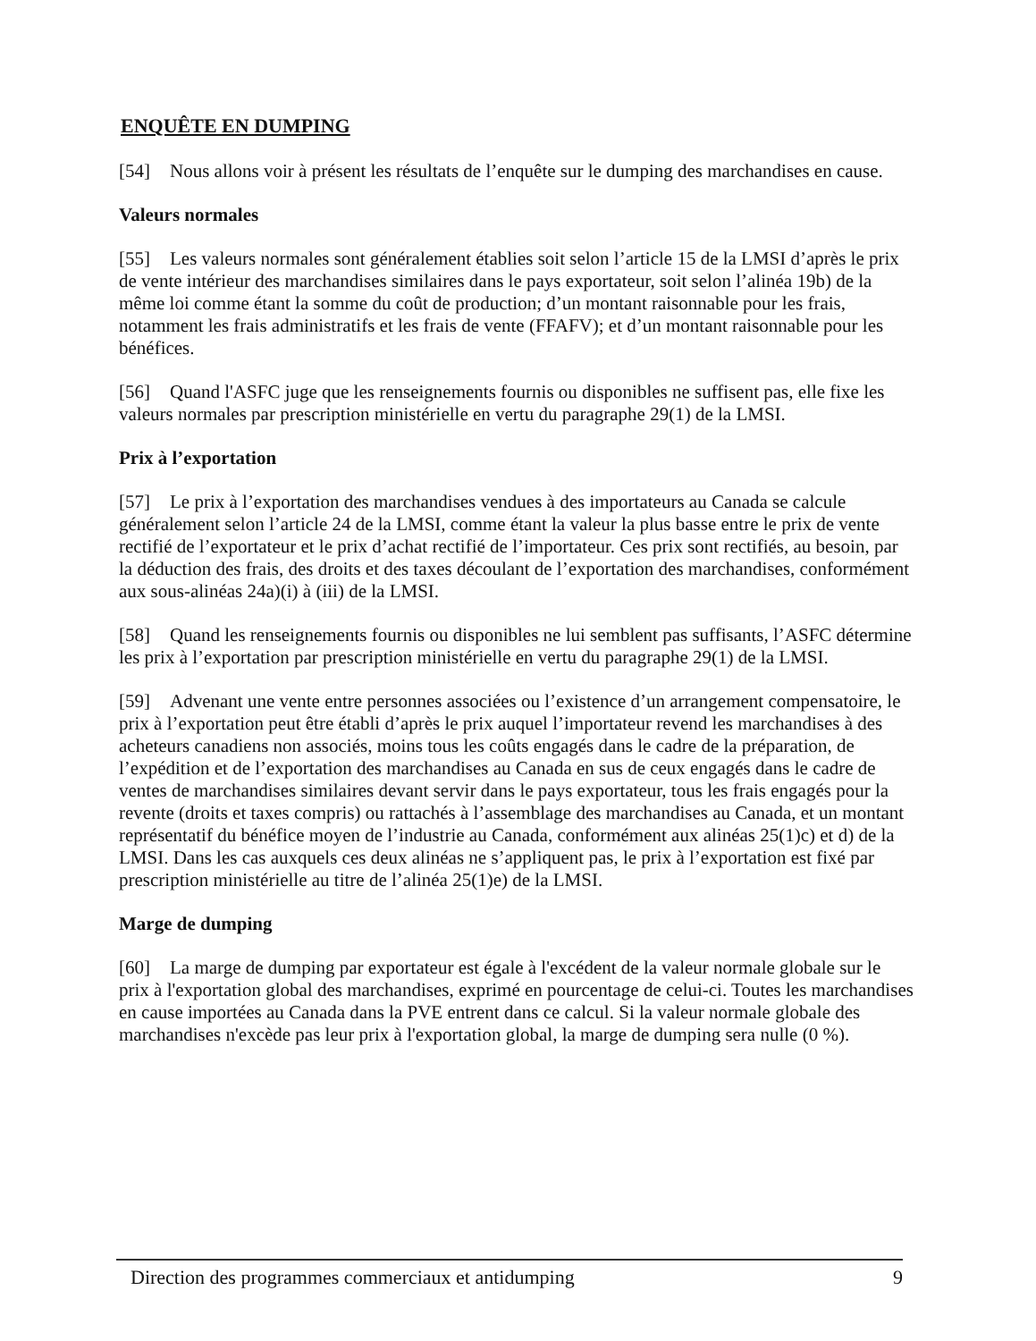ENQUÊTE EN DUMPING
[54] Nous allons voir à présent les résultats de l’enquête sur le dumping des marchandises en cause.
Valeurs normales
[55] Les valeurs normales sont généralement établies soit selon l’article 15 de la LMSI d’après le prix de vente intérieur des marchandises similaires dans le pays exportateur, soit selon l’alinéa 19b) de la même loi comme étant la somme du coût de production; d’un montant raisonnable pour les frais, notamment les frais administratifs et les frais de vente (FFAFV); et d’un montant raisonnable pour les bénéfices.
[56] Quand l'ASFC juge que les renseignements fournis ou disponibles ne suffisent pas, elle fixe les valeurs normales par prescription ministérielle en vertu du paragraphe 29(1) de la LMSI.
Prix à l’exportation
[57] Le prix à l’exportation des marchandises vendues à des importateurs au Canada se calcule généralement selon l’article 24 de la LMSI, comme étant la valeur la plus basse entre le prix de vente rectifié de l’exportateur et le prix d’achat rectifié de l’importateur. Ces prix sont rectifiés, au besoin, par la déduction des frais, des droits et des taxes découlant de l’exportation des marchandises, conformément aux sous-alinéas 24a)(i) à (iii) de la LMSI.
[58] Quand les renseignements fournis ou disponibles ne lui semblent pas suffisants, l’ASFC détermine les prix à l’exportation par prescription ministérielle en vertu du paragraphe 29(1) de la LMSI.
[59] Advenant une vente entre personnes associées ou l’existence d’un arrangement compensatoire, le prix à l’exportation peut être établi d’après le prix auquel l’importateur revend les marchandises à des acheteurs canadiens non associés, moins tous les coûts engagés dans le cadre de la préparation, de l’expédition et de l’exportation des marchandises au Canada en sus de ceux engagés dans le cadre de ventes de marchandises similaires devant servir dans le pays exportateur, tous les frais engagés pour la revente (droits et taxes compris) ou rattachés à l’assemblage des marchandises au Canada, et un montant représentatif du bénéfice moyen de l’industrie au Canada, conformément aux alinéas 25(1)c) et d) de la LMSI. Dans les cas auxquels ces deux alinéas ne s’appliquent pas, le prix à l’exportation est fixé par prescription ministérielle au titre de l’alinéa 25(1)e) de la LMSI.
Marge de dumping
[60] La marge de dumping par exportateur est égale à l'excédent de la valeur normale globale sur le prix à l'exportation global des marchandises, exprimé en pourcentage de celui-ci. Toutes les marchandises en cause importées au Canada dans la PVE entrent dans ce calcul. Si la valeur normale globale des marchandises n'excède pas leur prix à l'exportation global, la marge de dumping sera nulle (0 %).
Direction des programmes commerciaux et antidumping 9